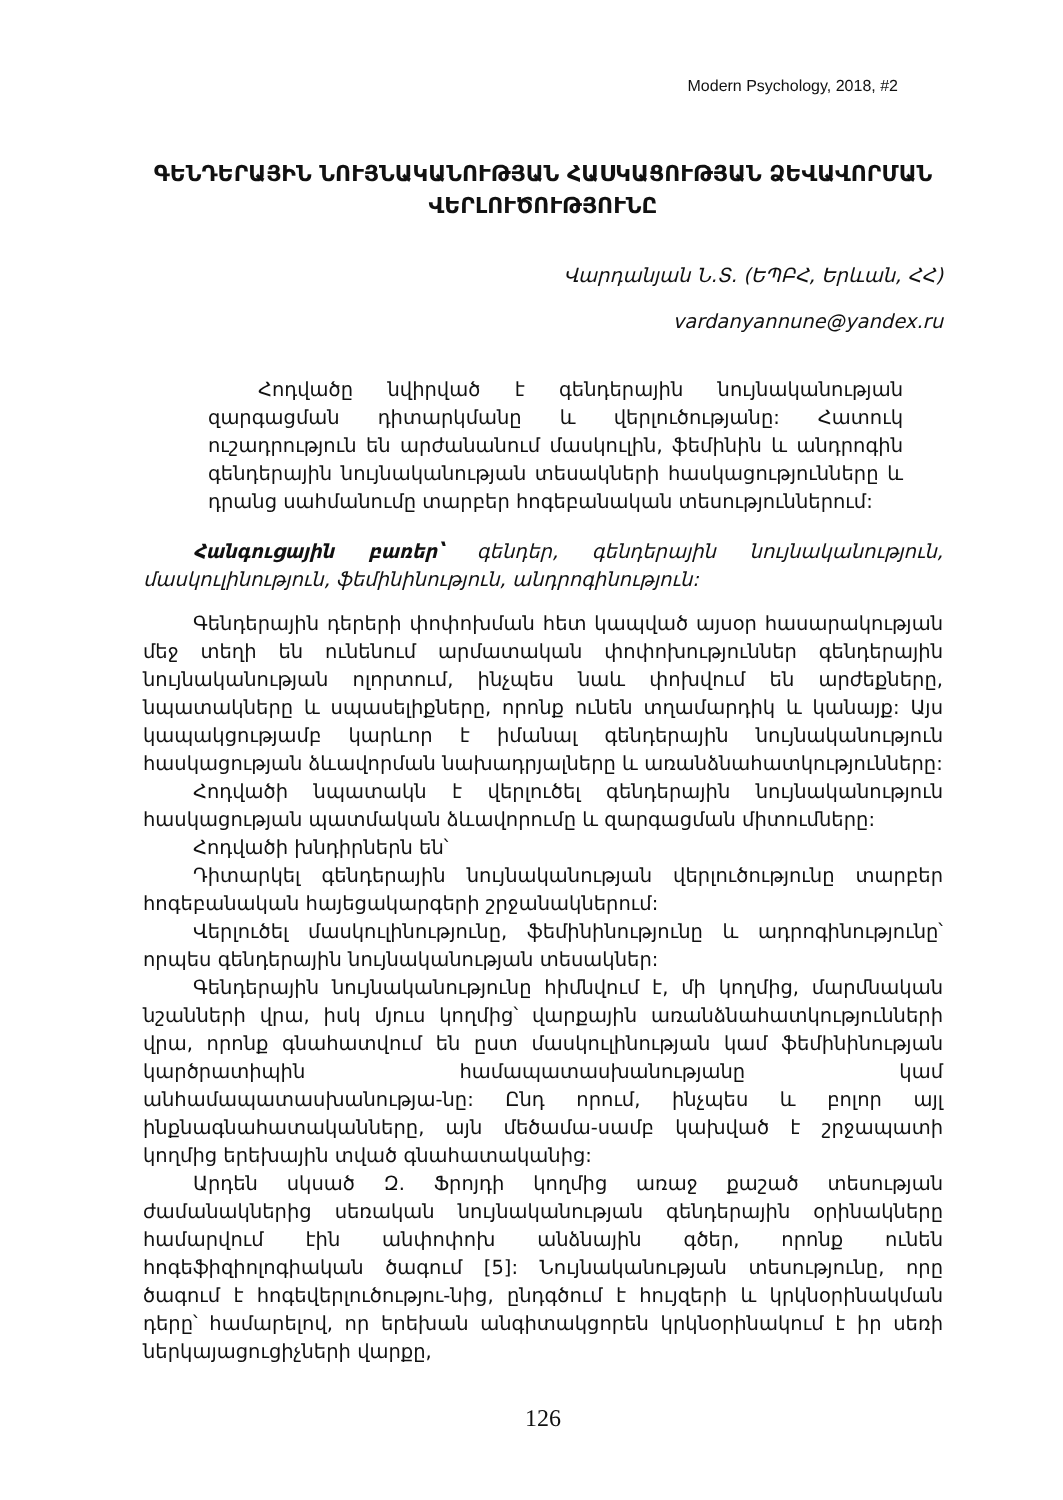Modern Psychology, 2018, #2
ԳԵՆԴԵՐԱՅԻՆ ՆՈՒՅՆԱԿԱՆՈՒԹՅԱՆ ՀԱՍԿԱՑՈՒԹՅԱՆ ՁԵՎԱՎՈՐՄԱՆ ՎԵՐԼՈՒԾՈՒԹՅՈՒՆԸ
Վարդանյան Ն.Տ. (ԵՊԲՀ, Երևան, ՀՀ)
vardanyannune@yandex.ru
Հոդվածը նվիրված է գենդերային նույնականության զարգացման դիտարկմանը և վերլուծությանը: Հատուկ ուշադրություն են արժանանում մասկուլին, ֆեմինին և անդրոգին գենդերային նույնականության տեսակների հասկացությունները և դրանց սահմանումը տարբեր հոգեբանական տեսություններում:
Հանգուցային բառեր՝ գենդեր, գենդերային նույնականություն, մասկուլինություն, ֆեմինինություն, անդրոգինություն:
Գենդերային դերերի փոփոխման հետ կապված այսօր հասարակության մեջ տեղի են ունենում արմատական փոփոխություններ գենդերային նույնականության ոլորտում, ինչպես նաև փոխվում են արժեքները, նպատակները և սպասելիքները, որոնք ունեն տղամարդիկ և կանայք: Այս կապակցությամբ կարևոր է իմանալ գենդերային նույնականություն հասկացության ձևավորման նախադրյալները և առանձնահատկությունները:
Հոդվածի նպատակն է վերլուծել գենդերային նույնականություն հասկացության պատմական ձևավորումը և զարգացման միտումները:
Հոդվածի խնդիրներն են՝
Դիտարկել գենդերային նույնականության վերլուծությունը տարբեր հոգեբանական հայեցակարգերի շրջանակներում:
Վերլուծել մասկուլինությունը, ֆեմինինությունը և ադրոգինությունը՝ որպես գենդերային նույնականության տեսակներ:
Գենդերային նույնականությունը հիմնվում է, մի կողմից, մարմնական նշանների վրա, իսկ մյուս կողմից՝ վարքային առանձնահատկությունների վրա, որոնք գնահատվում են ըստ մասկուլինության կամ ֆեմինինության կարծրատիպին համապատասխանությանը կամ անհամապատասխանությա-նը: Ընդ որում, ինչպես և բոլոր այլ ինքնագնահատականները, այն մեծամա-սամբ կախված է շրջապատի կողմից երեխային տված գնահատականից:
Արդեն սկսած Զ. Ֆրոյդի կողմից առաջ քաշած տեսության ժամանակներից սեռական նույնականության գենդերային օրինակները համարվում էին անփոփոխ անձնային գծեր, որոնք ունեն հոգեֆիզիոլոգիական ծագում [5]: Նույնականության տեսությունը, որը ծագում է հոգեվերլուծությու-նից, ընդգծում է հույզերի և կրկնօրինակման դերը՝ համարելով, որ երեխան անգիտակցորեն կրկնօրինակում է իր սեռի ներկայացուցիչների վարքը,
126